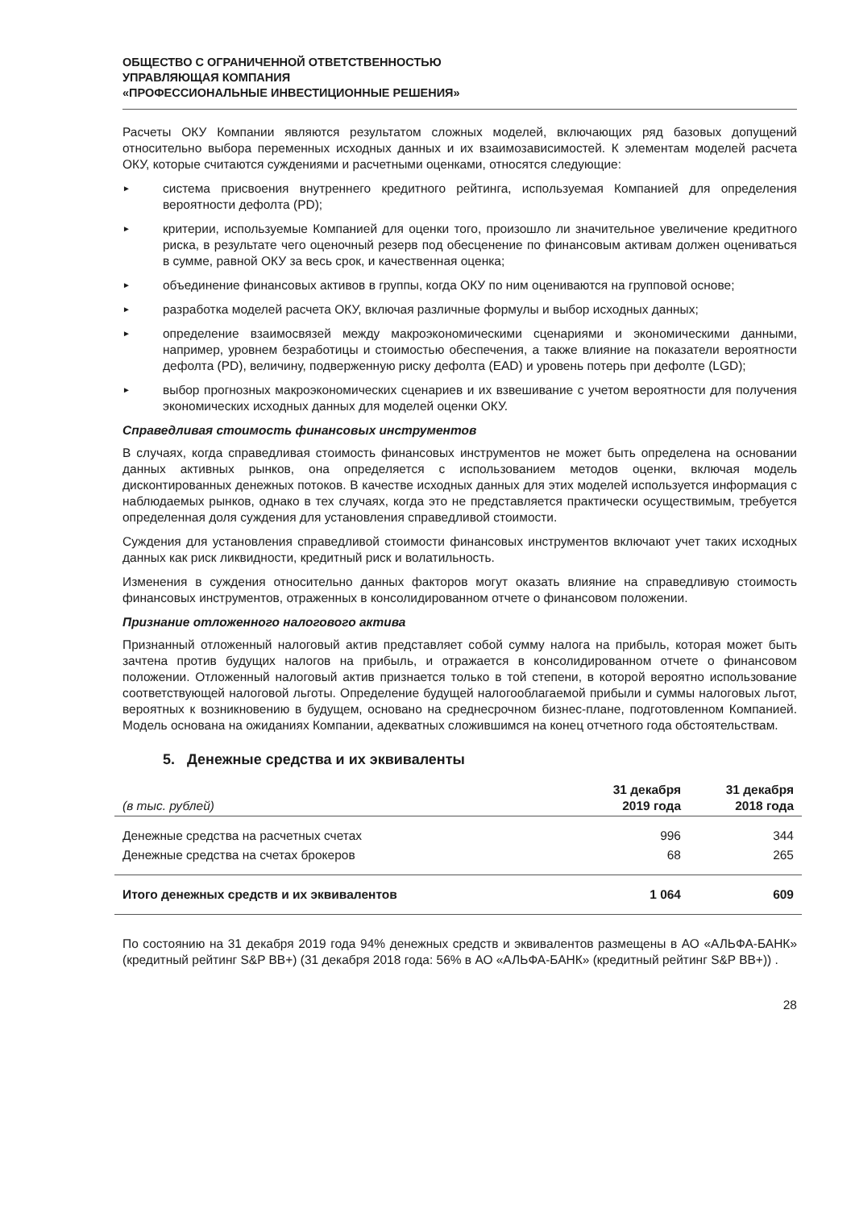ОБЩЕСТВО С ОГРАНИЧЕННОЙ ОТВЕТСТВЕННОСТЬЮ
УПРАВЛЯЮЩАЯ КОМПАНИЯ
«ПРОФЕССИОНАЛЬНЫЕ ИНВЕСТИЦИОННЫЕ РЕШЕНИЯ»
Расчеты ОКУ Компании являются результатом сложных моделей, включающих ряд базовых допущений относительно выбора переменных исходных данных и их взаимозависимостей. К элементам моделей расчета ОКУ, которые считаются суждениями и расчетными оценками, относятся следующие:
► система присвоения внутреннего кредитного рейтинга, используемая Компанией для определения вероятности дефолта (PD);
► критерии, используемые Компанией для оценки того, произошло ли значительное увеличение кредитного риска, в результате чего оценочный резерв под обесценение по финансовым активам должен оцениваться в сумме, равной ОКУ за весь срок, и качественная оценка;
► объединение финансовых активов в группы, когда ОКУ по ним оцениваются на групповой основе;
► разработка моделей расчета ОКУ, включая различные формулы и выбор исходных данных;
► определение взаимосвязей между макроэкономическими сценариями и экономическими данными, например, уровнем безработицы и стоимостью обеспечения, а также влияние на показатели вероятности дефолта (PD), величину, подверженную риску дефолта (EAD) и уровень потерь при дефолте (LGD);
► выбор прогнозных макроэкономических сценариев и их взвешивание с учетом вероятности для получения экономических исходных данных для моделей оценки ОКУ.
Справедливая стоимость финансовых инструментов
В случаях, когда справедливая стоимость финансовых инструментов не может быть определена на основании данных активных рынков, она определяется с использованием методов оценки, включая модель дисконтированных денежных потоков. В качестве исходных данных для этих моделей используется информация с наблюдаемых рынков, однако в тех случаях, когда это не представляется практически осуществимым, требуется определенная доля суждения для установления справедливой стоимости.
Суждения для установления справедливой стоимости финансовых инструментов включают учет таких исходных данных как риск ликвидности, кредитный риск и волатильность.
Изменения в суждения относительно данных факторов могут оказать влияние на справедливую стоимость финансовых инструментов, отраженных в консолидированном отчете о финансовом положении.
Признание отложенного налогового актива
Признанный отложенный налоговый актив представляет собой сумму налога на прибыль, которая может быть зачтена против будущих налогов на прибыль, и отражается в консолидированном отчете о финансовом положении. Отложенный налоговый актив признается только в той степени, в которой вероятно использование соответствующей налоговой льготы. Определение будущей налогооблагаемой прибыли и суммы налоговых льгот, вероятных к возникновению в будущем, основано на среднесрочном бизнес-плане, подготовленном Компанией. Модель основана на ожиданиях Компании, адекватных сложившимся на конец отчетного года обстоятельствам.
5. Денежные средства и их эквиваленты
| (в тыс. рублей) | 31 декабря 2019 года | 31 декабря 2018 года |
| --- | --- | --- |
| Денежные средства на расчетных счетах | 996 | 344 |
| Денежные средства на счетах брокеров | 68 | 265 |
| Итого денежных средств и их эквивалентов | 1 064 | 609 |
По состоянию на 31 декабря 2019 года 94% денежных средств и эквивалентов размещены в АО «АЛЬФА-БАНК» (кредитный рейтинг S&P BB+) (31 декабря 2018 года: 56% в АО «АЛЬФА-БАНК» (кредитный рейтинг S&P BB+)) .
28